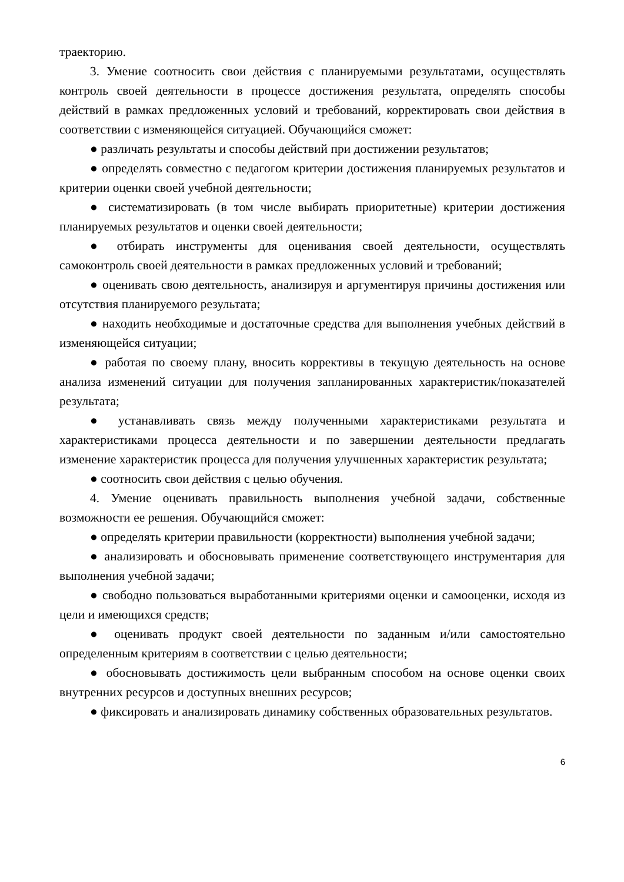траекторию.
3. Умение соотносить свои действия с планируемыми результатами, осуществлять контроль своей деятельности в процессе достижения результата, определять способы действий в рамках предложенных условий и требований, корректировать свои действия в соответствии с изменяющейся ситуацией. Обучающийся сможет:
● различать результаты и способы действий при достижении результатов;
● определять совместно с педагогом критерии достижения планируемых результатов и критерии оценки своей учебной деятельности;
● систематизировать (в том числе выбирать приоритетные) критерии достижения планируемых результатов и оценки своей деятельности;
● отбирать инструменты для оценивания своей деятельности, осуществлять самоконтроль своей деятельности в рамках предложенных условий и требований;
● оценивать свою деятельность, анализируя и аргументируя причины достижения или отсутствия планируемого результата;
● находить необходимые и достаточные средства для выполнения учебных действий в изменяющейся ситуации;
● работая по своему плану, вносить коррективы в текущую деятельность на основе анализа изменений ситуации для получения запланированных характеристик/показателей результата;
● устанавливать связь между полученными характеристиками результата и характеристиками процесса деятельности и по завершении деятельности предлагать изменение характеристик процесса для получения улучшенных характеристик результата;
● соотносить свои действия с целью обучения.
4. Умение оценивать правильность выполнения учебной задачи, собственные возможности ее решения. Обучающийся сможет:
● определять критерии правильности (корректности) выполнения учебной задачи;
● анализировать и обосновывать применение соответствующего инструментария для выполнения учебной задачи;
● свободно пользоваться выработанными критериями оценки и самооценки, исходя из цели и имеющихся средств;
● оценивать продукт своей деятельности по заданным и/или самостоятельно определенным критериям в соответствии с целью деятельности;
● обосновывать достижимость цели выбранным способом на основе оценки своих внутренних ресурсов и доступных внешних ресурсов;
● фиксировать и анализировать динамику собственных образовательных результатов.
6